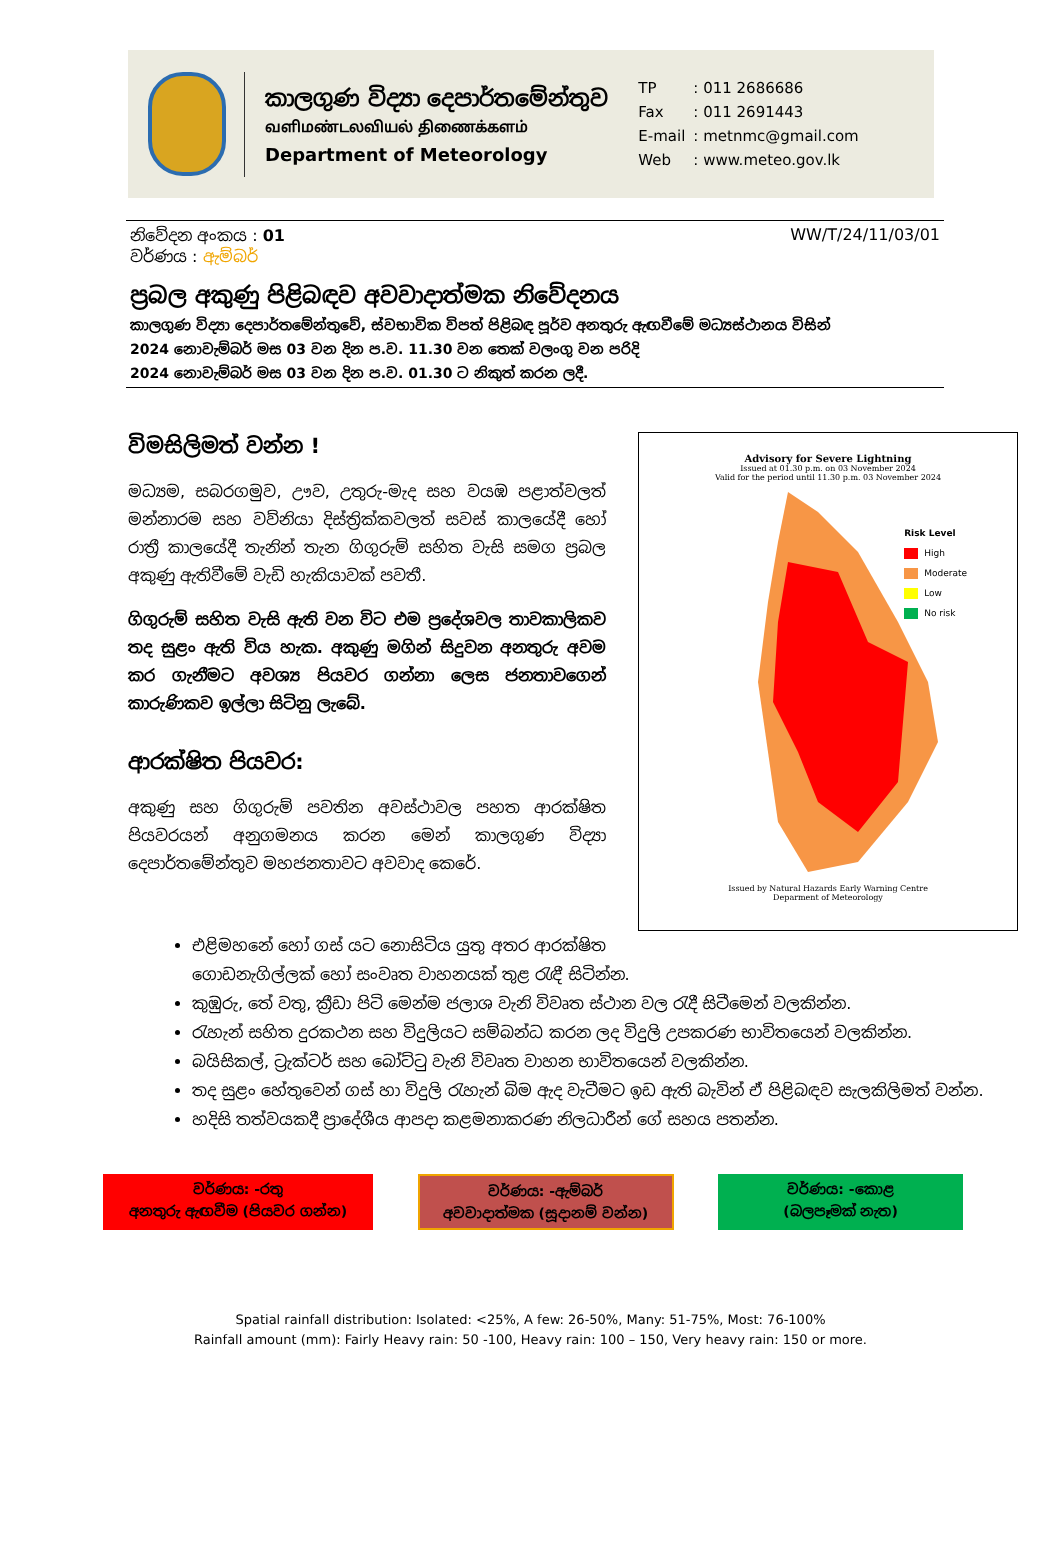කාලගුණ විද්‍යා දෙපාර්තමේන්තුව
வளிமண்டலவியல் திணைக்களம்
Department of Meteorology
| TP | : 011 2686686 |
| Fax | : 011 2691443 |
| E-mail | : metnmc@gmail.com |
| Web | : www.meteo.gov.lk |
නිවේදන අංකය : 01 WW/T/24/11/03/01
වර්ණය : ඇම්බර්
ප්‍රබල අකුණු පිළිබඳව අවවාදාත්මක නිවේදනය
කාලගුණ විද්‍යා දෙපාර්තමේන්තුවේ, ස්වභාවික විපත් පිළිබඳ පූර්ව අනතුරු ඇඟවීමේ මධ්‍යස්ථානය විසින්
2024 නොවැම්බර් මස 03 වන දින ප.ව. 11.30 වන තෙක් වලංගු වන පරිදි
2024 නොවැම්බර් මස 03 වන දින ප.ව. 01.30 ට නිකුත් කරන ලදී.
විමසිලිමත් වන්න !
මධ්‍යම, සබරගමුව, ඌව, උතුරු-මැද සහ වයඹ පළාත්වලත් මන්නාරම සහ වව්නියා දිස්ත්‍රික්කවලත් සවස් කාලයේදී හෝ රාත්‍රී කාලයේදී තැනින් තැන ගිගුරුම් සහිත වැසි සමග ප්‍රබල අකුණු ඇතිවීමේ වැඩි හැකියාවක් පවතී.
ගිගුරුම් සහිත වැසි ඇති වන විට එම ප්‍රදේශවල තාවකාලිකව තද සුළං ඇති විය හැක. අකුණු මගින් සිදුවන අනතුරු අවම කර ගැනීමට අවශ්‍ය පියවර ගන්නා ලෙස ජනතාවගෙන් කාරුණිකව ඉල්ලා සිටිනු ලැබේ.
ආරක්ෂිත පියවර:
අකුණු සහ ගිගුරුම් පවතින අවස්ථාවල පහත ආරක්ෂිත පියවරයන් අනුගමනය කරන මෙන් කාලගුණ විද්‍යා දෙපාර්තමේන්තුව මහජනතාවට අවවාද කෙරේ.
Advisory for Severe Lightning
Issued at 01.30 p.m. on 03 November 2024
Valid for the period until 11.30 p.m. 03 November 2024
Risk Level
High
Moderate
Low
No risk
Issued by Natural Hazards Early Warning Centre
Deparment of Meteorology
එළිමහනේ හෝ ගස් යට නොසිටිය යුතු අතර ආරක්ෂිත ගොඩනැගිල්ලක් හෝ සංවෘත වාහනයක් තුළ රැඳී සිටින්න.
කුඹුරු, තේ වතු, ක්‍රීඩා පිටි මෙන්ම ජලාශ වැනි විවෘත ස්ථාන වල රැදී සිටීමෙන් වලකින්න.
රැහැන් සහිත දුරකථන සහ විදුලියට සම්බන්ධ කරන ලද විදුලි උපකරණ භාවිතයෙන් වලකින්න.
බයිසිකල්, ට්‍රැක්ටර් සහ බෝට්ටු වැනි විවෘත වාහන භාවිතයෙන් වලකින්න.
තද සුළං හේතුවෙන් ගස් හා විදුලි රැහැන් බිම ඇද වැටීමට ඉඩ ඇති බැවින් ඒ පිළිබඳව සැලකිලිමත් වන්න.
හදිසි තත්වයකදී ප්‍රාදේශීය ආපදා කළමනාකරණ නිලධාරීන් ගේ සහය පතන්න.
වර්ණය: -රතු
අනතුරු ඇඟවීම (පියවර ගන්න)
වර්ණය: -ඇම්බර්
අවවාදාත්මක (සූදානම් වන්න)
වර්ණය: -කොළ
(බලපෑමක් නැත)
Spatial rainfall distribution: Isolated: <25%, A few: 26-50%, Many: 51-75%, Most: 76-100%
Rainfall amount (mm): Fairly Heavy rain: 50 -100, Heavy rain: 100 – 150, Very heavy rain: 150 or more.